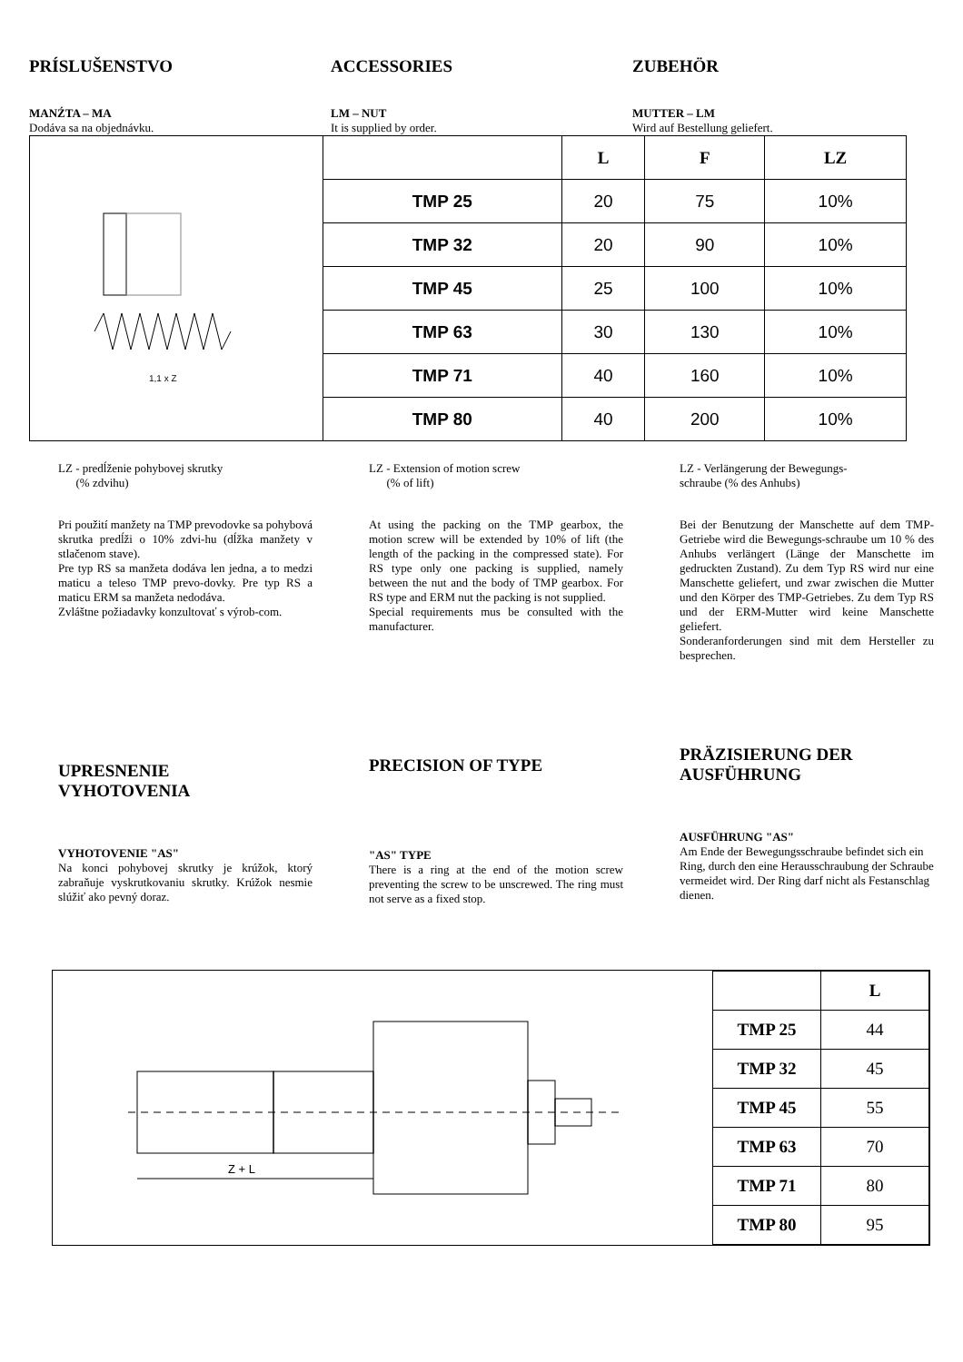PRÍSLUŠENSTVO ACCESSORIES ZUBEHÖR
MANŹTA – MA
Dodáva sa na objednávku.
LM – NUT
It is supplied by order.
MUTTER – LM
Wird auf Bestellung geliefert.
| 1,1 x Z | | L | F | LZ |
| | TMP 25 | 20 | 75 | 10% |
| | TMP 32 | 20 | 90 | 10% |
| | TMP 45 | 25 | 100 | 10% |
| | TMP 63 | 30 | 130 | 10% |
| | TMP 71 | 40 | 160 | 10% |
| | TMP 80 | 40 | 200 | 10% |
LZ - predĺženie pohybovej skrutky
(% zdvihu)
LZ - Extension of motion screw
(% of lift)
LZ - Verlängerung der Bewegungs-
schraube (% des Anhubs)
Pri použití manžety na TMP prevodovke sa pohybová skrutka predĺži o 10% zdvi-hu (dĺžka manžety v stlačenom stave).
Pre typ RS sa manžeta dodáva len jedna, a to medzi maticu a teleso TMP prevo-dovky. Pre typ RS a maticu ERM sa manžeta nedodáva.
Zvláštne požiadavky konzultovať s výrob-com.
At using the packing on the TMP gearbox, the motion screw will be extended by 10% of lift (the length of the packing in the compressed state). For RS type only one packing is supplied, namely between the nut and the body of TMP gearbox. For RS type and ERM nut the packing is not supplied.
Special requirements mus be consulted with the manufacturer.
Bei der Benutzung der Manschette auf dem TMP-Getriebe wird die Bewegungs-schraube um 10 % des Anhubs verlängert (Länge der Manschette im gedruckten Zustand). Zu dem Typ RS wird nur eine Manschette geliefert, und zwar zwischen die Mutter und den Körper des TMP-Getriebes. Zu dem Typ RS und der ERM-Mutter wird keine Manschette geliefert.
Sonderanforderungen sind mit dem Hersteller zu besprechen.
UPRESNENIE
VYHOTOVENIA
VYHOTOVENIE "AS"
Na konci pohybovej skrutky je krúžok, ktorý zabraňuje vyskrutkovaniu skrutky. Krúžok nesmie slúžiť ako pevný doraz.
PRECISION OF TYPE
"AS" TYPE
There is a ring at the end of the motion screw preventing the screw to be unscrewed. The ring must not serve as a fixed stop.
PRÄZISIERUNG DER AUSFÜHRUNG
AUSFÜHRUNG "AS"
Am Ende der Bewegungsschraube befindet sich ein Ring, durch den eine Herausschraubung der Schraube vermeidet wird. Der Ring darf nicht als Festanschlag dienen.
Z + L
| | L |
| --- | --- |
| TMP 25 | 44 |
| TMP 32 | 45 |
| TMP 45 | 55 |
| TMP 63 | 70 |
| TMP 71 | 80 |
| TMP 80 | 95 |